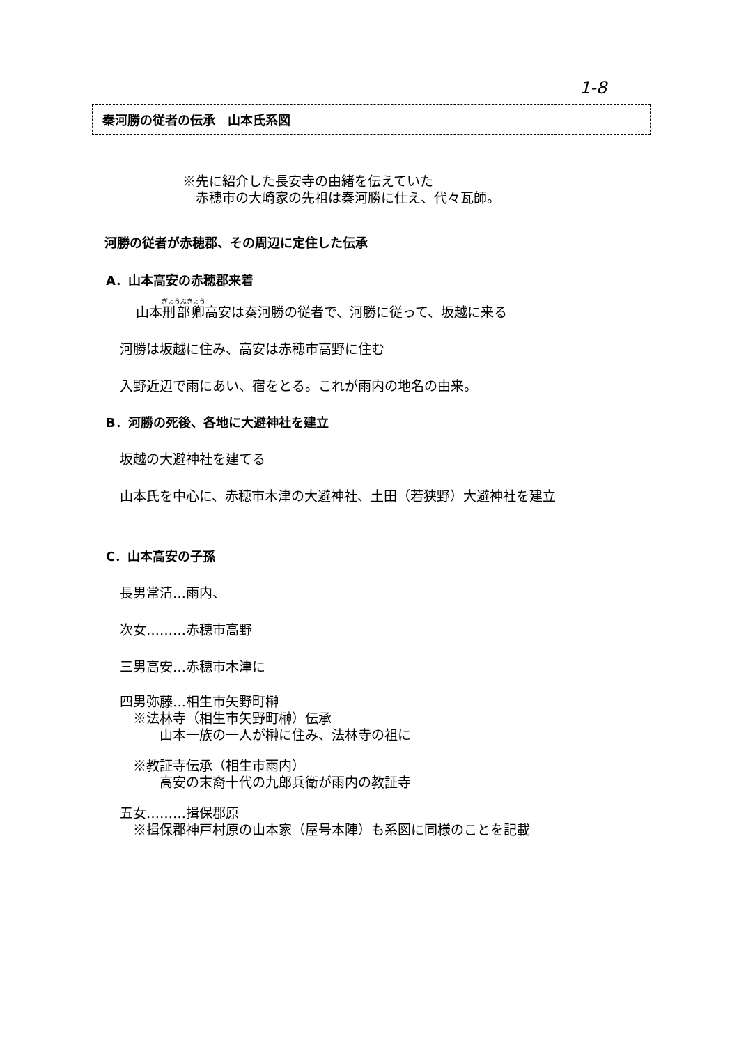1-8
秦河勝の従者の伝承　山本氏系図
※先に紹介した長安寺の由緒を伝えていた
　赤穂市の大崎家の先祖は秦河勝に仕え、代々瓦師。
河勝の従者が赤穂郡、その周辺に定住した伝承
A．山本高安の赤穂郡来着
山本刑部卿高安は秦河勝の従者で、河勝に従って、坂越に来る
河勝は坂越に住み、高安は赤穂市高野に住む
入野近辺で雨にあい、宿をとる。これが雨内の地名の由来。
B．河勝の死後、各地に大避神社を建立
坂越の大避神社を建てる
山本氏を中心に、赤穂市木津の大避神社、土田（若狭野）大避神社を建立
C．山本高安の子孫
長男常清…雨内、
次女………赤穂市高野
三男高安…赤穂市木津に
四男弥藤…相生市矢野町榊
　※法林寺（相生市矢野町榊）伝承
　　　山本一族の一人が榊に住み、法林寺の祖に
　※教証寺伝承（相生市雨内）
　　　高安の末裔十代の九郎兵衛が雨内の教証寺
五女………揖保郡原
　※揖保郡神戸村原の山本家（屋号本陣）も系図に同様のことを記載